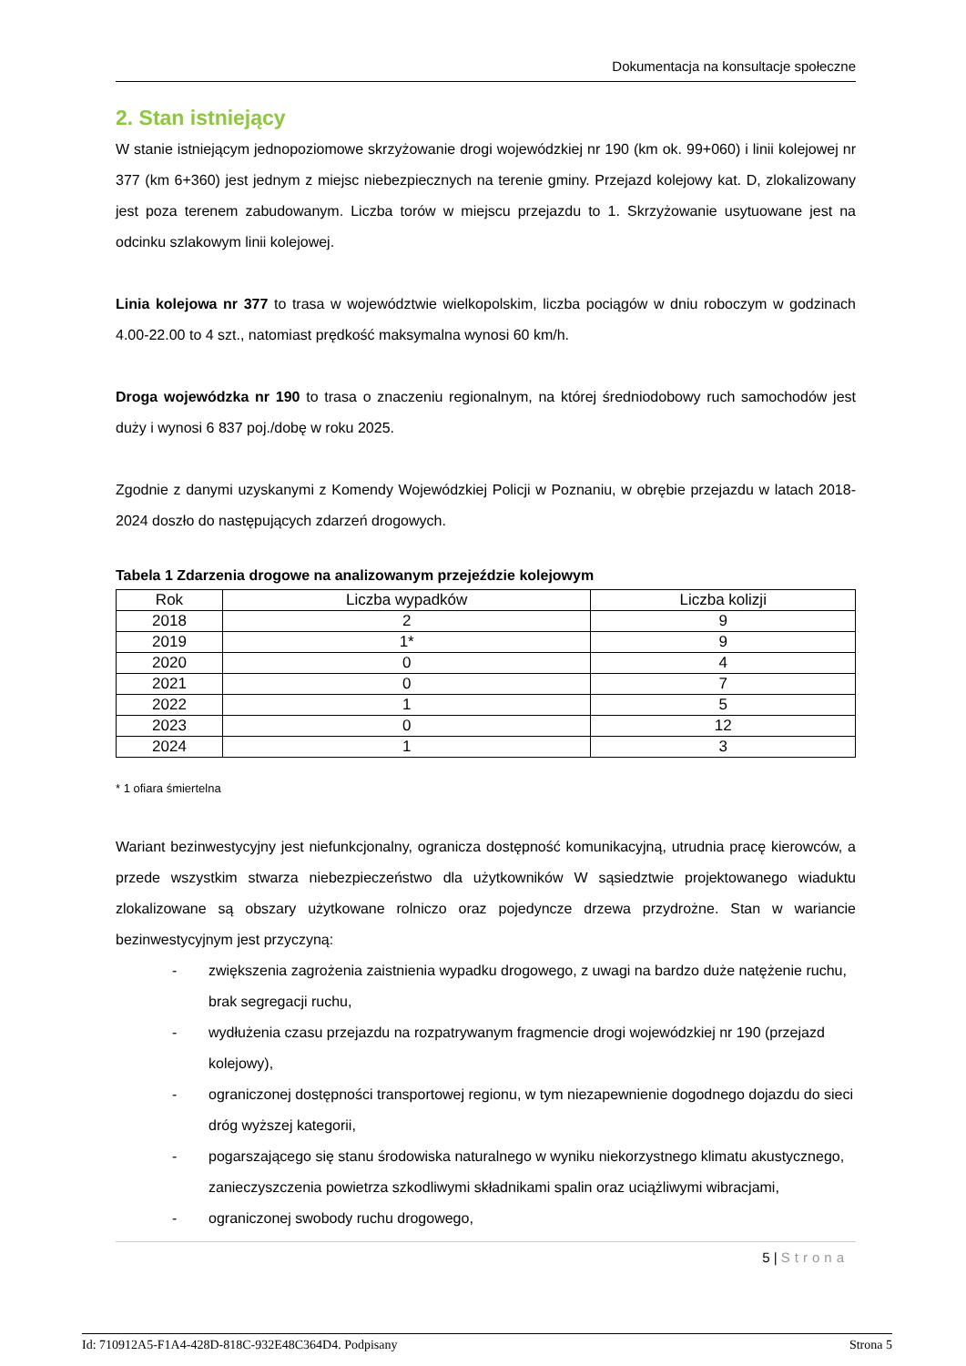Dokumentacja na konsultacje społeczne
2. Stan istniejący
W stanie istniejącym jednopoziomowe skrzyżowanie drogi wojewódzkiej nr 190 (km ok. 99+060) i linii kolejowej nr 377 (km 6+360) jest jednym z miejsc niebezpiecznych na terenie gminy. Przejazd kolejowy kat. D, zlokalizowany jest poza terenem zabudowanym. Liczba torów w miejscu przejazdu to 1. Skrzyżowanie usytuowane jest na odcinku szlakowym linii kolejowej.
Linia kolejowa nr 377 to trasa w województwie wielkopolskim, liczba pociągów w dniu roboczym w godzinach 4.00-22.00 to 4 szt., natomiast prędkość maksymalna wynosi 60 km/h.
Droga wojewódzka nr 190 to trasa o znaczeniu regionalnym, na której średniodobowy ruch samochodów jest duży i wynosi 6 837 poj./dobę w roku 2025.
Zgodnie z danymi uzyskanymi z Komendy Wojewódzkiej Policji w Poznaniu, w obrębie przejazdu w latach 2018-2024 doszło do następujących zdarzeń drogowych.
Tabela 1 Zdarzenia drogowe na analizowanym przejeździe kolejowym
| Rok | Liczba wypadków | Liczba kolizji |
| --- | --- | --- |
| 2018 | 2 | 9 |
| 2019 | 1* | 9 |
| 2020 | 0 | 4 |
| 2021 | 0 | 7 |
| 2022 | 1 | 5 |
| 2023 | 0 | 12 |
| 2024 | 1 | 3 |
* 1 ofiara śmiertelna
Wariant bezinwestycyjny jest niefunkcjonalny, ogranicza dostępność komunikacyjną, utrudnia pracę kierowców, a przede wszystkim stwarza niebezpieczeństwo dla użytkowników W sąsiedztwie projektowanego wiaduktu zlokalizowane są obszary użytkowane rolniczo oraz pojedyncze drzewa przydrożne. Stan w wariancie bezinwestycyjnym jest przyczyną:
- zwiększenia zagrożenia zaistnienia wypadku drogowego, z uwagi na bardzo duże natężenie ruchu, brak segregacji ruchu,
- wydłużenia czasu przejazdu na rozpatrywanym fragmencie drogi wojewódzkiej nr 190 (przejazd kolejowy),
- ograniczonej dostępności transportowej regionu, w tym niezapewnienie dogodnego dojazdu do sieci dróg wyższej kategorii,
- pogarszającego się stanu środowiska naturalnego w wyniku niekorzystnego klimatu akustycznego, zanieczyszczenia powietrza szkodliwymi składnikami spalin oraz uciążliwymi wibracjami,
- ograniczonej swobody ruchu drogowego,
5 | Strona
Id: 710912A5-F1A4-428D-818C-932E48C364D4. Podpisany Strona 5